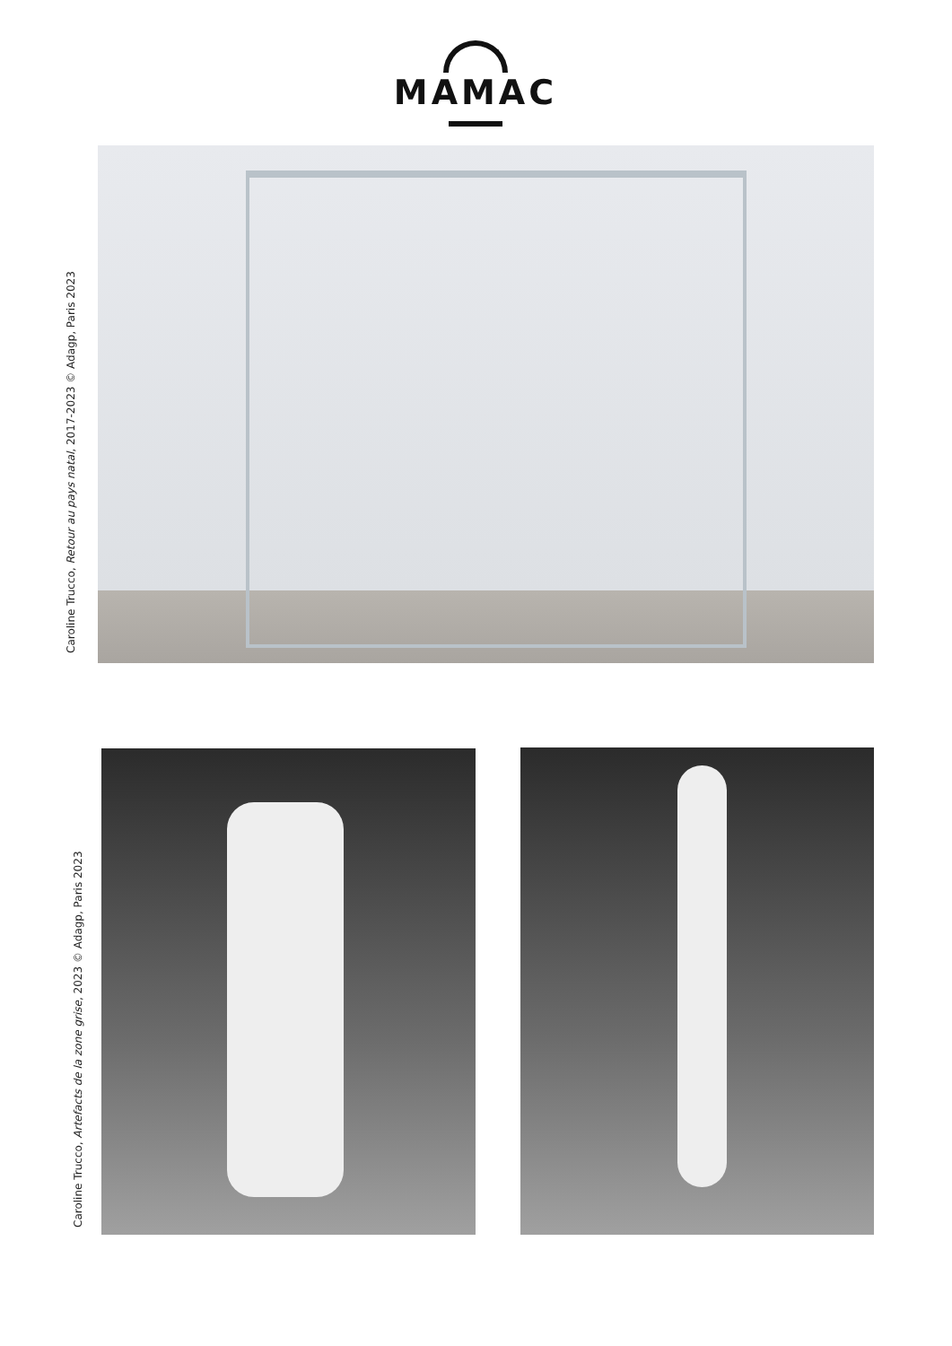MAMAC
Caroline Trucco, Retour au pays natal, 2017-2023 © Adagp, Paris 2023
Caroline Trucco, Artefacts de la zone grise, 2023 © Adagp, Paris 2023